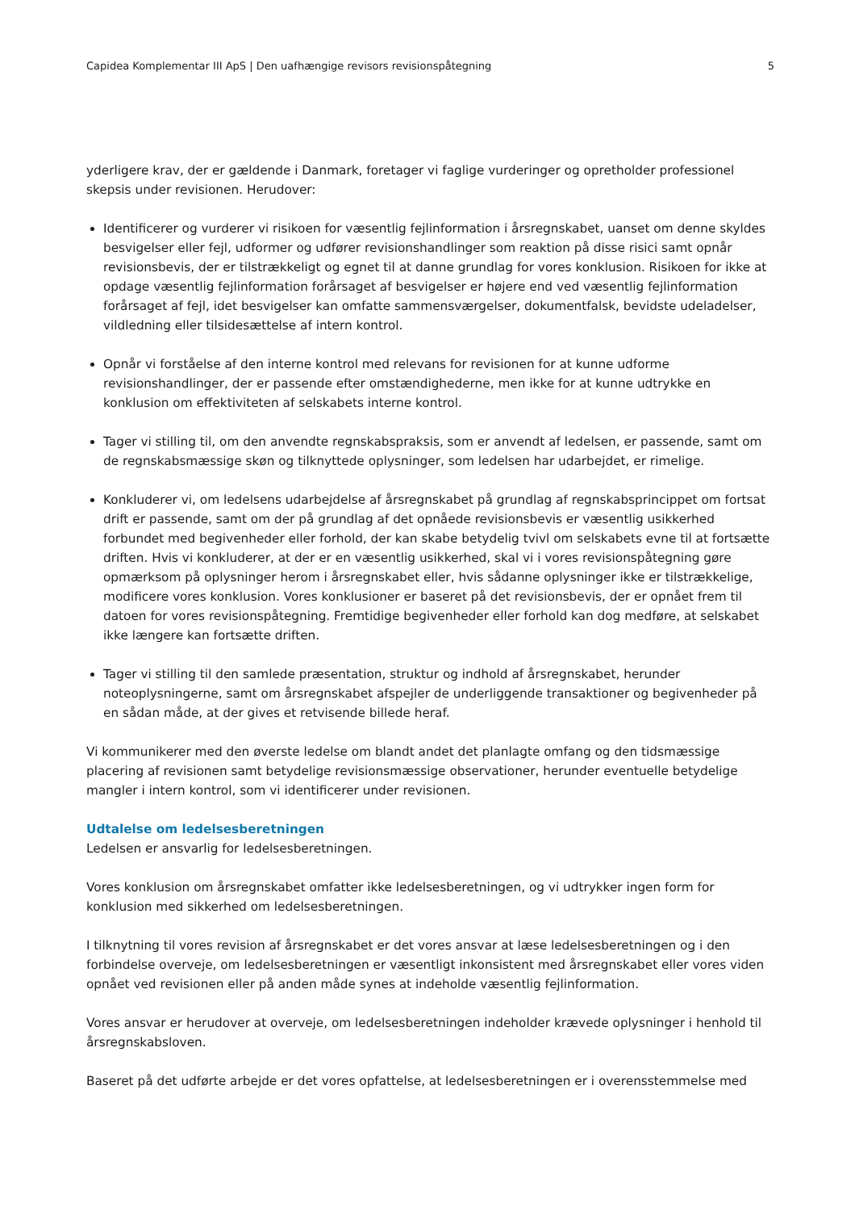Capidea Komplementar III ApS | Den uafhængige revisors revisionspåtegning 5
yderligere krav, der er gældende i Danmark, foretager vi faglige vurderinger og opretholder professionel skepsis under revisionen. Herudover:
Identificerer og vurderer vi risikoen for væsentlig fejlinformation i årsregnskabet, uanset om denne skyldes besvigelser eller fejl, udformer og udfører revisionshandlinger som reaktion på disse risici samt opnår revisionsbevis, der er tilstrækkeligt og egnet til at danne grundlag for vores konklusion. Risikoen for ikke at opdage væsentlig fejlinformation forårsaget af besvigelser er højere end ved væsentlig fejlinformation forårsaget af fejl, idet besvigelser kan omfatte sammensværgelser, dokumentfalsk, bevidste udeladelser, vildledning eller tilsidesættelse af intern kontrol.
Opnår vi forståelse af den interne kontrol med relevans for revisionen for at kunne udforme revisionshandlinger, der er passende efter omstændighederne, men ikke for at kunne udtrykke en konklusion om effektiviteten af selskabets interne kontrol.
Tager vi stilling til, om den anvendte regnskabspraksis, som er anvendt af ledelsen, er passende, samt om de regnskabsmæssige skøn og tilknyttede oplysninger, som ledelsen har udarbejdet, er rimelige.
Konkluderer vi, om ledelsens udarbejdelse af årsregnskabet på grundlag af regnskabsprincippet om fortsat drift er passende, samt om der på grundlag af det opnåede revisionsbevis er væsentlig usikkerhed forbundet med begivenheder eller forhold, der kan skabe betydelig tvivl om selskabets evne til at fortsætte driften. Hvis vi konkluderer, at der er en væsentlig usikkerhed, skal vi i vores revisionspåtegning gøre opmærksom på oplysninger herom i årsregnskabet eller, hvis sådanne oplysninger ikke er tilstrækkelige, modificere vores konklusion. Vores konklusioner er baseret på det revisionsbevis, der er opnået frem til datoen for vores revisionspåtegning. Fremtidige begivenheder eller forhold kan dog medføre, at selskabet ikke længere kan fortsætte driften.
Tager vi stilling til den samlede præsentation, struktur og indhold af årsregnskabet, herunder noteoplysningerne, samt om årsregnskabet afspejler de underliggende transaktioner og begivenheder på en sådan måde, at der gives et retvisende billede heraf.
Vi kommunikerer med den øverste ledelse om blandt andet det planlagte omfang og den tidsmæssige placering af revisionen samt betydelige revisionsmæssige observationer, herunder eventuelle betydelige mangler i intern kontrol, som vi identificerer under revisionen.
Udtalelse om ledelsesberetningen
Ledelsen er ansvarlig for ledelsesberetningen.
Vores konklusion om årsregnskabet omfatter ikke ledelsesberetningen, og vi udtrykker ingen form for konklusion med sikkerhed om ledelsesberetningen.
I tilknytning til vores revision af årsregnskabet er det vores ansvar at læse ledelsesberetningen og i den forbindelse overveje, om ledelsesberetningen er væsentligt inkonsistent med årsregnskabet eller vores viden opnået ved revisionen eller på anden måde synes at indeholde væsentlig fejlinformation.
Vores ansvar er herudover at overveje, om ledelsesberetningen indeholder krævede oplysninger i henhold til årsregnskabsloven.
Baseret på det udførte arbejde er det vores opfattelse, at ledelsesberetningen er i overensstemmelse med